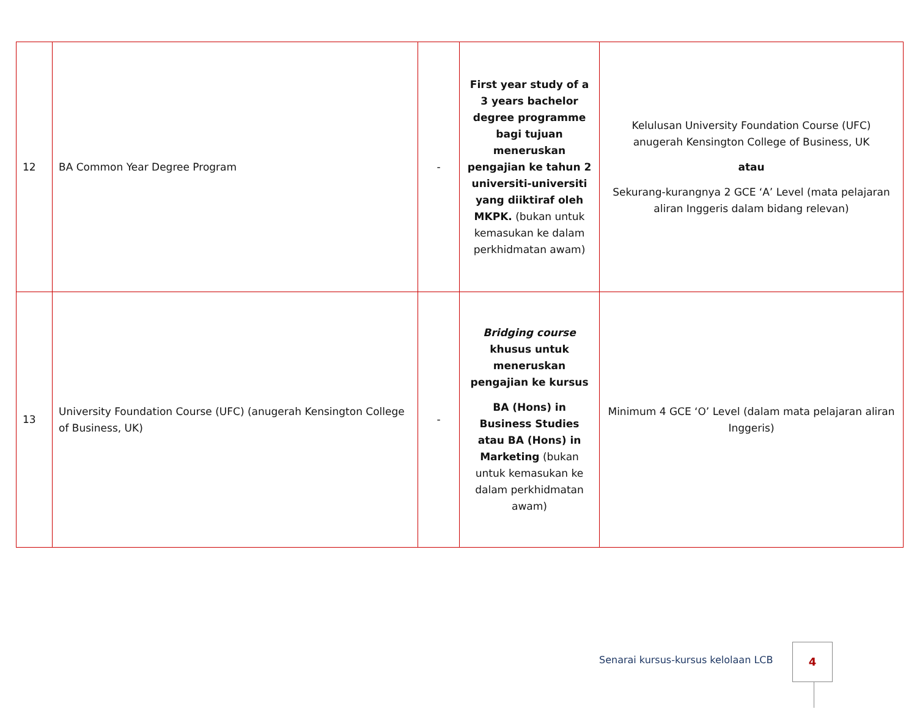| 12 | BA Common Year Degree Program | - | First year study of a 3 years bachelor degree programme bagi tujuan meneruskan pengajian ke tahun 2 universiti-universiti yang diiktiraf oleh MKPK. (bukan untuk kemasukan ke dalam perkhidmatan awam) | Kelulusan University Foundation Course (UFC) anugerah Kensington College of Business, UK atau Sekurang-kurangnya 2 GCE ‘A’ Level (mata pelajaran aliran Inggeris dalam bidang relevan) |
| 13 | University Foundation Course (UFC) (anugerah Kensington College of Business, UK) | - | Bridging course khusus untuk meneruskan pengajian ke kursus BA (Hons) in Business Studies atau BA (Hons) in Marketing (bukan untuk kemasukan ke dalam perkhidmatan awam) | Minimum 4 GCE ‘O’ Level (dalam mata pelajaran aliran Inggeris) |
Senarai kursus-kursus kelolaan LCB
4